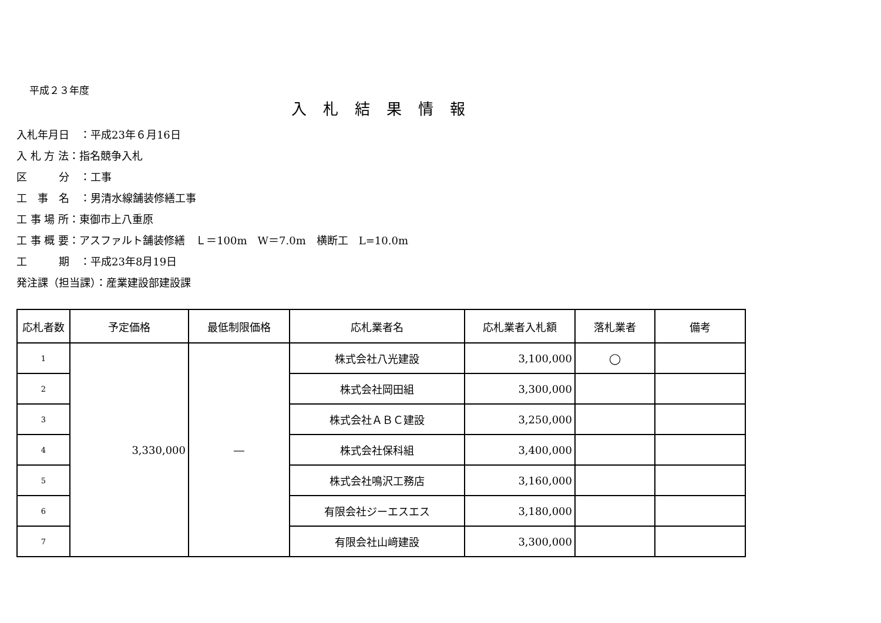平成２３年度
入札結果情報
入札年月日　：平成23年６月16日
入 札 方 法：指名競争入札
区　　　分　：工事
工　事　名　：男清水線舗装修繕工事
工 事 場 所：東御市上八重原
工 事 概 要：アスファルト舗装修繕　Ｌ＝100m　W＝7.0m　横断工　L=10.0m
工　　　期　：平成23年8月19日
発注課（担当課）：産業建設部建設課
| 応札者数 | 予定価格 | 最低制限価格 | 応札業者名 | 応札業者入札額 | 落札業者 | 備考 |
| --- | --- | --- | --- | --- | --- | --- |
| 1 | 3,330,000 | ― | 株式会社八光建設 | 3,100,000 | ◯ | |
| 2 | | | 株式会社岡田組 | 3,300,000 | | |
| 3 | | | 株式会社ＡＢＣ建設 | 3,250,000 | | |
| 4 | | | 株式会社保科組 | 3,400,000 | | |
| 5 | | | 株式会社鳴沢工務店 | 3,160,000 | | |
| 6 | | | 有限会社ジーエスエス | 3,180,000 | | |
| 7 | | | 有限会社山﨑建設 | 3,300,000 | | |